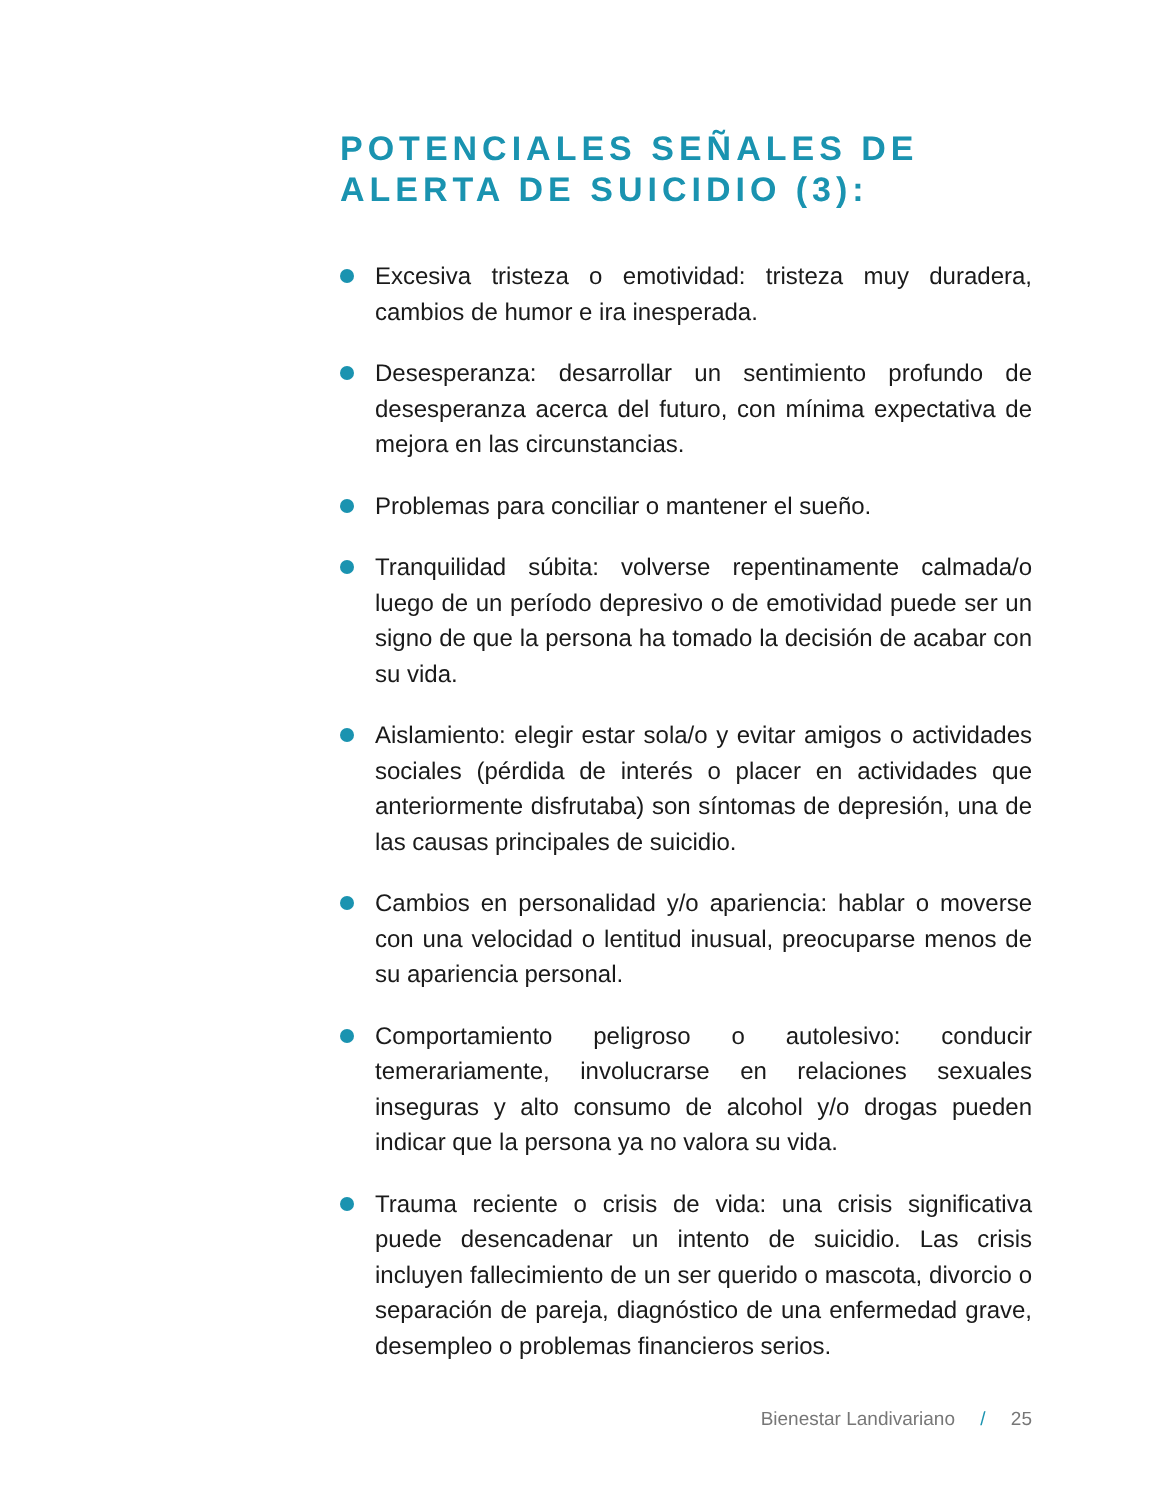POTENCIALES SEÑALES DE ALERTA DE SUICIDIO (3):
Excesiva tristeza o emotividad: tristeza muy duradera, cambios de humor e ira inesperada.
Desesperanza: desarrollar un sentimiento profundo de desesperanza acerca del futuro, con mínima expectativa de mejora en las circunstancias.
Problemas para conciliar o mantener el sueño.
Tranquilidad súbita: volverse repentinamente calmada/o luego de un período depresivo o de emotividad puede ser un signo de que la persona ha tomado la decisión de acabar con su vida.
Aislamiento: elegir estar sola/o y evitar amigos o actividades sociales (pérdida de interés o placer en actividades que anteriormente disfrutaba) son síntomas de depresión, una de las causas principales de suicidio.
Cambios en personalidad y/o apariencia: hablar o moverse con una velocidad o lentitud inusual, preocuparse menos de su apariencia personal.
Comportamiento peligroso o autolesivo: conducir temerariamente, involucrarse en relaciones sexuales inseguras y alto consumo de alcohol y/o drogas pueden indicar que la persona ya no valora su vida.
Trauma reciente o crisis de vida: una crisis significativa puede desencadenar un intento de suicidio. Las crisis incluyen fallecimiento de un ser querido o mascota, divorcio o separación de pareja, diagnóstico de una enfermedad grave, desempleo o problemas financieros serios.
Bienestar Landivariano / 25